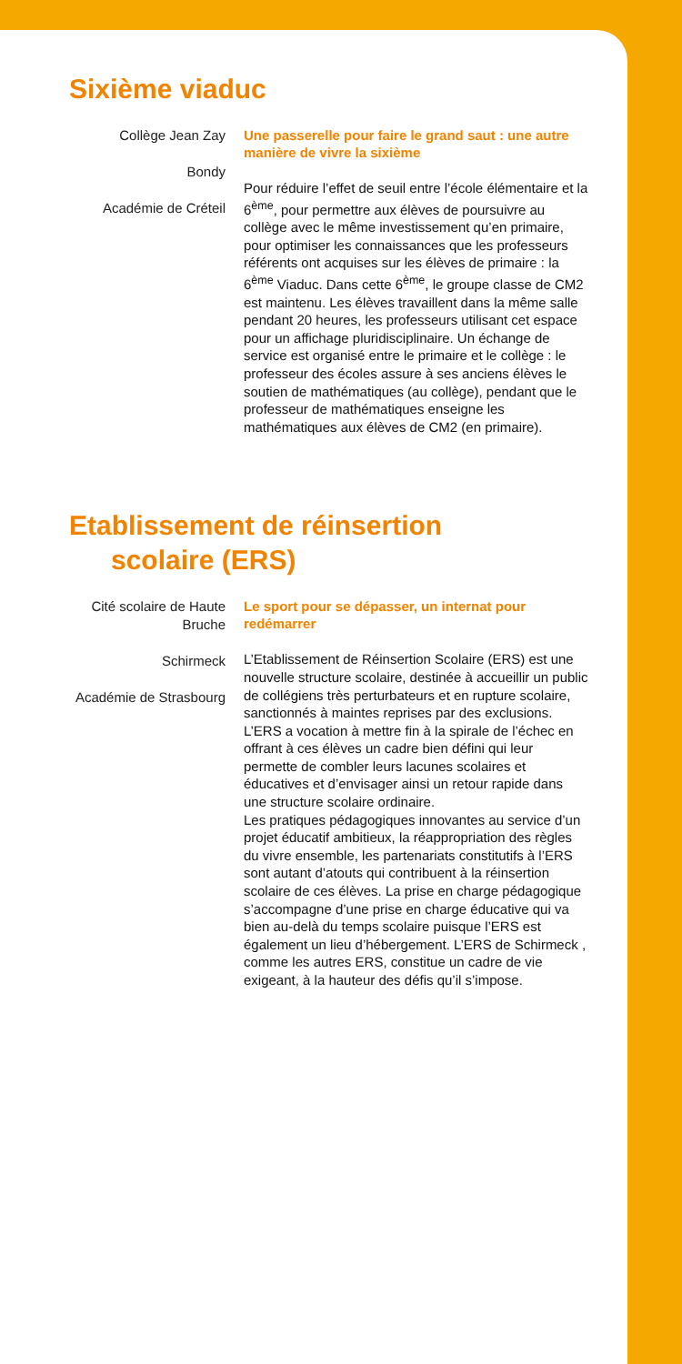Sixième viaduc
Collège Jean Zay
Bondy
Académie de Créteil
Une passerelle pour faire le grand saut : une autre manière de vivre la sixième
Pour réduire l’effet de seuil entre l’école élémentaire et la 6<sup>ème</sup>, pour permettre aux élèves de poursuivre au collège avec le même investissement qu’en primaire, pour optimiser les connaissances que les professeurs référents ont acquises sur les élèves de primaire : la 6<sup>ème</sup> Viaduc. Dans cette 6<sup>ème</sup>, le groupe classe de CM2 est maintenu. Les élèves travaillent dans la même salle pendant 20 heures, les professeurs utilisant cet espace pour un affichage pluridisciplinaire. Un échange de service est organisé entre le primaire et le collège : le professeur des écoles assure à ses anciens élèves le soutien de mathématiques (au collège), pendant que le professeur de mathématiques enseigne les mathématiques aux élèves de CM2 (en primaire).
Etablissement de réinsertion
scolaire (ERS)
Cité scolaire de Haute Bruche
Schirmeck
Académie de Strasbourg
Le sport pour se dépasser, un internat pour redémarrer
L’Etablissement de Réinsertion Scolaire (ERS) est une nouvelle structure scolaire, destinée à accueillir un public de collégiens très perturbateurs et en rupture scolaire, sanctionnés à maintes reprises par des exclusions. L’ERS a vocation à mettre fin à la spirale de l’échec en offrant à ces élèves un cadre bien défini qui leur permette de combler leurs lacunes scolaires et éducatives et d’envisager ainsi un retour rapide dans une structure scolaire ordinaire.
Les pratiques pédagogiques innovantes au service d’un projet éducatif ambitieux, la réappropriation des règles du vivre ensemble, les partenariats constitutifs à l’ERS sont autant d’atouts qui contribuent à la réinsertion scolaire de ces élèves. La prise en charge pédagogique s’accompagne d’une prise en charge éducative qui va bien au-delà du temps scolaire puisque l’ERS est également un lieu d’hébergement. L’ERS de Schirmeck , comme les autres ERS, constitue un cadre de vie exigeant, à la hauteur des défis qu’il s’impose.